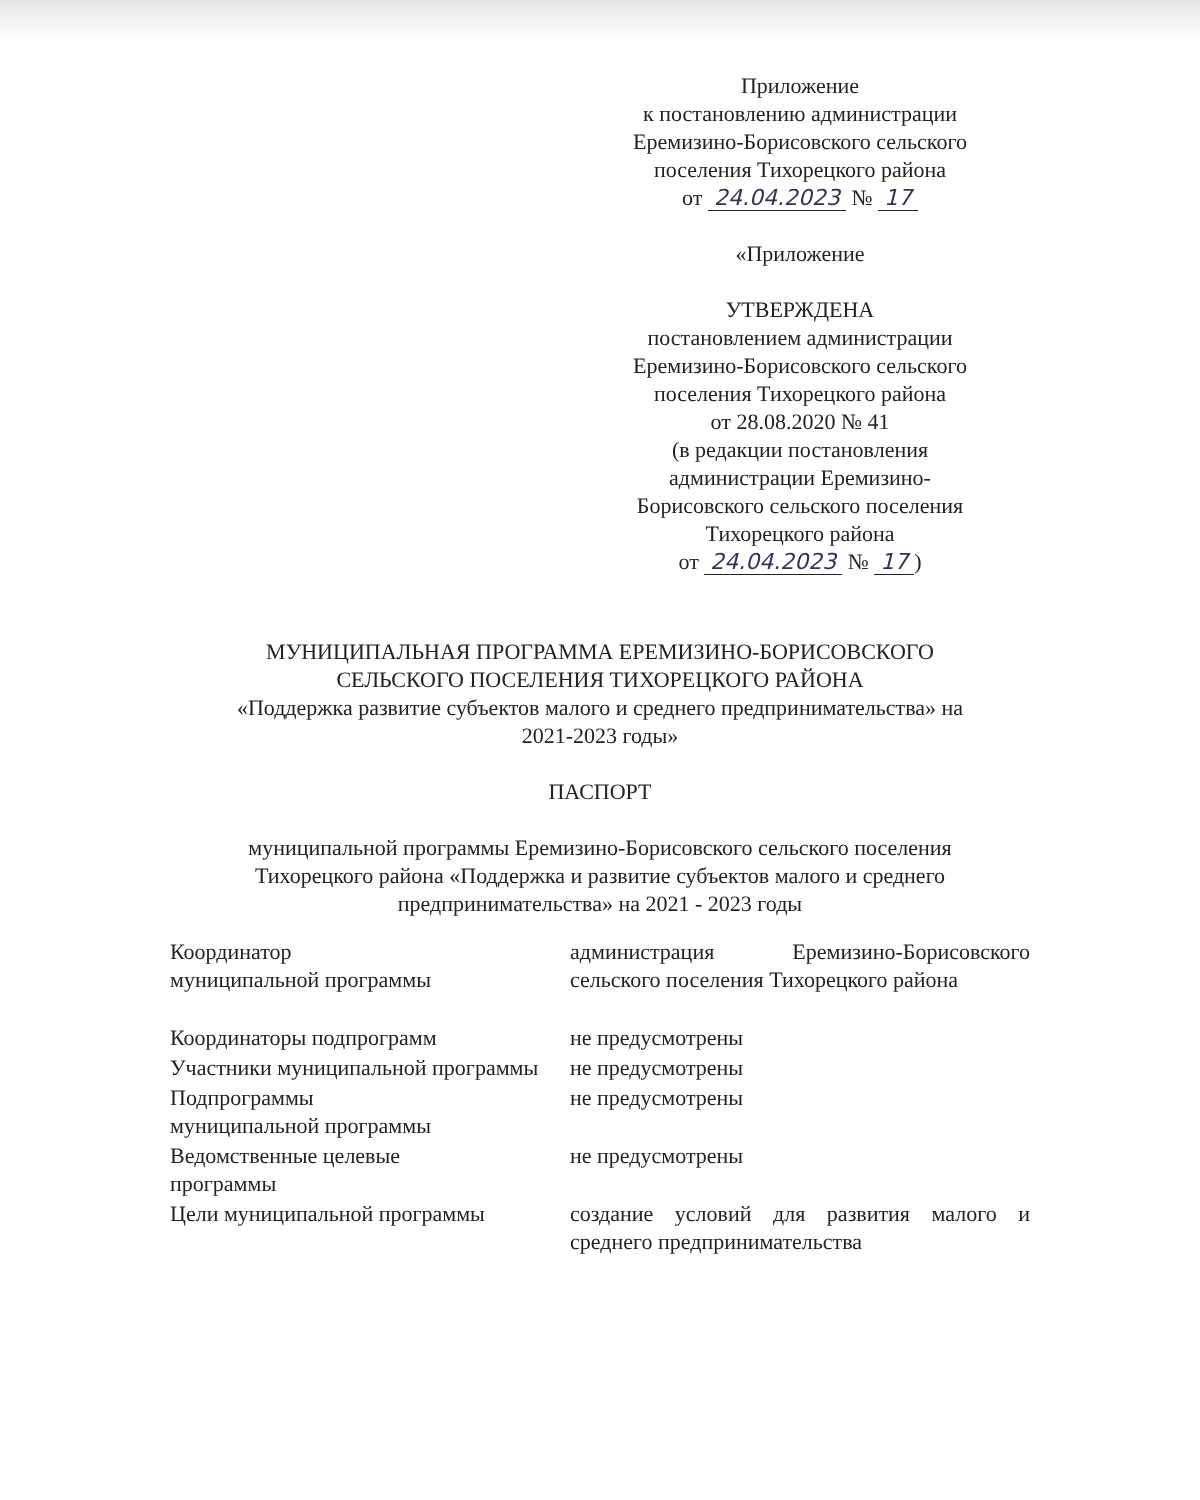Приложение
к постановлению администрации
Еремизино-Борисовского сельского
поселения Тихорецкого района
от 24.04.2023 № 17
«Приложение
УТВЕРЖДЕНА
постановлением администрации
Еремизино-Борисовского сельского
поселения Тихорецкого района
от 28.08.2020 № 41
(в редакции постановления
администрации Еремизино-
Борисовского сельского поселения
Тихорецкого района
от 24.04.2023 № 17)
МУНИЦИПАЛЬНАЯ ПРОГРАММА ЕРЕМИЗИНО-БОРИСОВСКОГО
СЕЛЬСКОГО ПОСЕЛЕНИЯ ТИХОРЕЦКОГО РАЙОНА
«Поддержка развитие субъектов малого и среднего предпринимательства» на
2021-2023 годы»
ПАСПОРТ
муниципальной программы Еремизино-Борисовского сельского поселения
Тихорецкого района «Поддержка и развитие субъектов малого и среднего
предпринимательства» на 2021 - 2023 годы
| Координатор муниципальной программы | администрация Еремизино-Борисовского сельского поселения Тихорецкого района |
| Координаторы подпрограмм | не предусмотрены |
| Участники муниципальной программы | не предусмотрены |
| Подпрограммы муниципальной программы | не предусмотрены |
| Ведомственные целевые программы | не предусмотрены |
| Цели муниципальной программы | создание условий для развития малого и среднего предпринимательства |